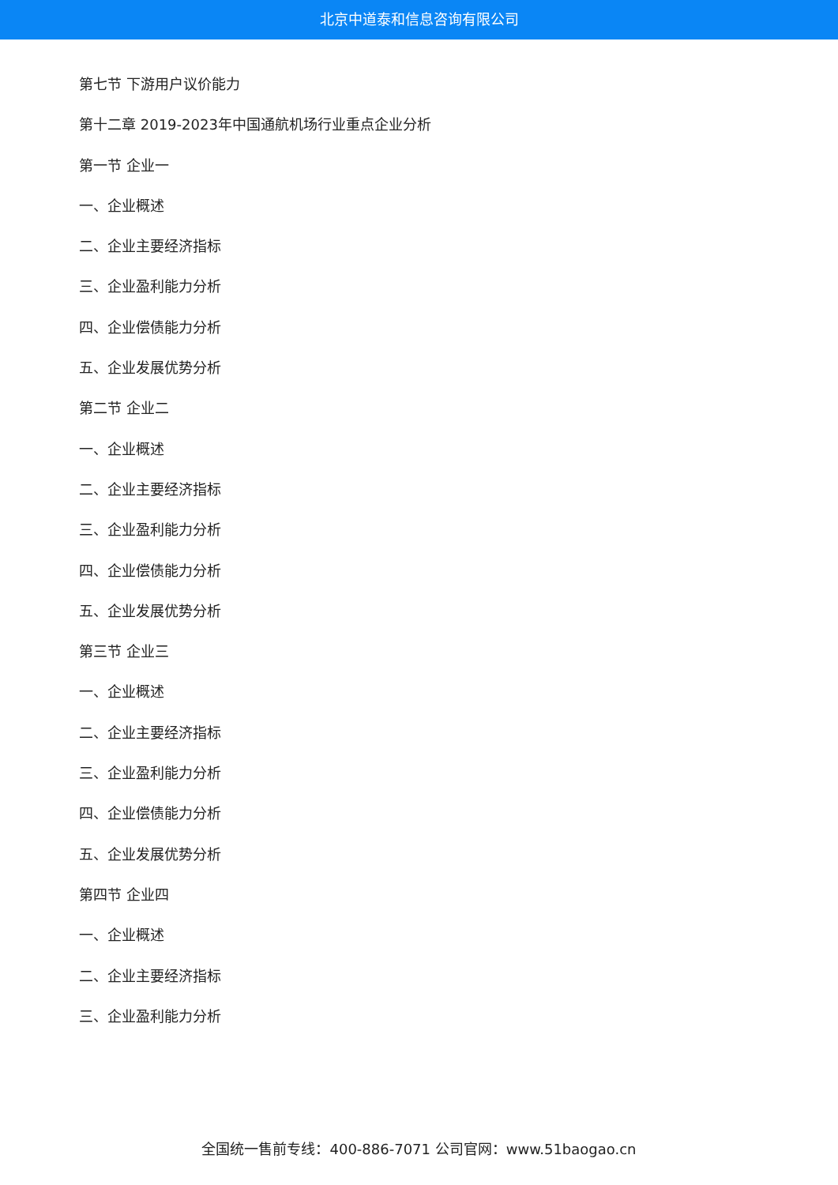北京中道泰和信息咨询有限公司
第七节 下游用户议价能力
第十二章 2019-2023年中国通航机场行业重点企业分析
第一节 企业一
一、企业概述
二、企业主要经济指标
三、企业盈利能力分析
四、企业偿债能力分析
五、企业发展优势分析
第二节 企业二
一、企业概述
二、企业主要经济指标
三、企业盈利能力分析
四、企业偿债能力分析
五、企业发展优势分析
第三节 企业三
一、企业概述
二、企业主要经济指标
三、企业盈利能力分析
四、企业偿债能力分析
五、企业发展优势分析
第四节 企业四
一、企业概述
二、企业主要经济指标
三、企业盈利能力分析
全国统一售前专线：400-886-7071 公司官网：www.51baogao.cn